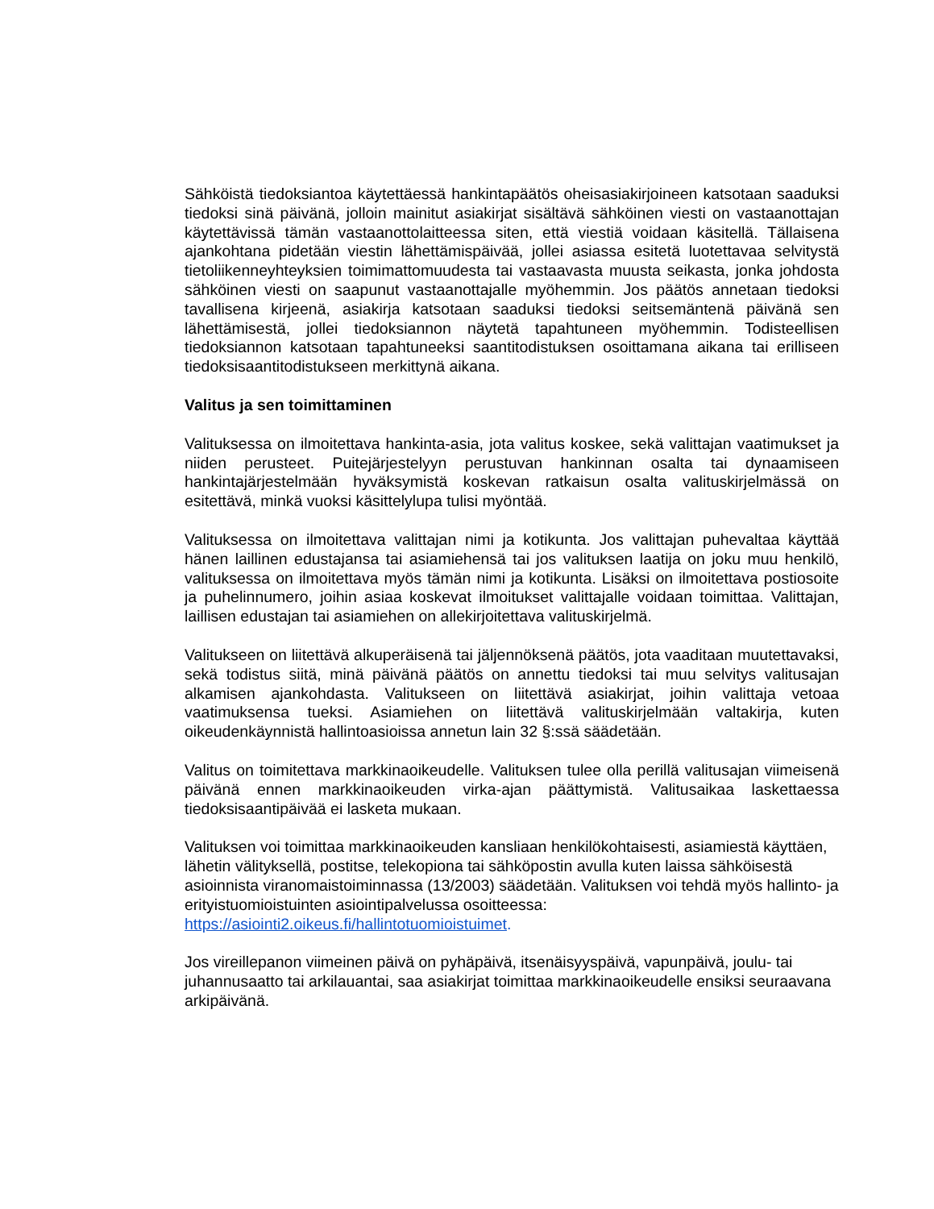Sähköistä tiedoksiantoa käytettäessä hankintapäätös oheisasiakirjoineen katsotaan saaduksi tiedoksi sinä päivänä, jolloin mainitut asiakirjat sisältävä sähköinen viesti on vastaanottajan käytettävissä tämän vastaanottolaitteessa siten, että viestiä voidaan käsitellä. Tällaisena ajankohtana pidetään viestin lähettämispäivää, jollei asiassa esitetä luotettavaa selvitystä tietoliikenneyhteyksien toimimattomuudesta tai vastaavasta muusta seikasta, jonka johdosta sähköinen viesti on saapunut vastaanottajalle myöhemmin. Jos päätös annetaan tiedoksi tavallisena kirjeenä, asiakirja katsotaan saaduksi tiedoksi seitsemäntenä päivänä sen lähettämisestä, jollei tiedoksiannon näytetä tapahtuneen myöhemmin. Todisteellisen tiedoksiannon katsotaan tapahtuneeksi saantitodistuksen osoittamana aikana tai erilliseen tiedoksisaantitodistukseen merkittynä aikana.
Valitus ja sen toimittaminen
Valituksessa on ilmoitettava hankinta-asia, jota valitus koskee, sekä valittajan vaatimukset ja niiden perusteet. Puitejärjestelyyn perustuvan hankinnan osalta tai dynaamiseen hankintajärjestelmään hyväksymistä koskevan ratkaisun osalta valituskirjelmässä on esitettävä, minkä vuoksi käsittelylupa tulisi myöntää.
Valituksessa on ilmoitettava valittajan nimi ja kotikunta. Jos valittajan puhevaltaa käyttää hänen laillinen edustajansa tai asiamiehensä tai jos valituksen laatija on joku muu henkilö, valituksessa on ilmoitettava myös tämän nimi ja kotikunta. Lisäksi on ilmoitettava postiosoite ja puhelinnumero, joihin asiaa koskevat ilmoitukset valittajalle voidaan toimittaa. Valittajan, laillisen edustajan tai asiamiehen on allekirjoitettava valituskirjelmä.
Valitukseen on liitettävä alkuperäisenä tai jäljennöksenä päätös, jota vaaditaan muutettavaksi, sekä todistus siitä, minä päivänä päätös on annettu tiedoksi tai muu selvitys valitusajan alkamisen ajankohdasta. Valitukseen on liitettävä asiakirjat, joihin valittaja vetoaa vaatimuksensa tueksi. Asiamiehen on liitettävä valituskirjelmään valtakirja, kuten oikeudenkäynnistä hallintoasioissa annetun lain 32 §:ssä säädetään.
Valitus on toimitettava markkinaoikeudelle. Valituksen tulee olla perillä valitusajan viimeisenä päivänä ennen markkinaoikeuden virka-ajan päättymistä. Valitusaikaa laskettaessa tiedoksisaantipäivää ei lasketa mukaan.
Valituksen voi toimittaa markkinaoikeuden kansliaan henkilökohtaisesti, asiamiestä käyttäen, lähetin välityksellä, postitse, telekopiona tai sähköpostin avulla kuten laissa sähköisestä asioinnista viranomaistoiminnassa (13/2003) säädetään. Valituksen voi tehdä myös hallinto- ja erityistuomioistuinten asiointipalvelussa osoitteessa: https://asiointi2.oikeus.fi/hallintotuomioistuimet.
Jos vireillepanon viimeinen päivä on pyhäpäivä, itsenäisyyspäivä, vapunpäivä, joulu- tai juhannusaatto tai arkilauantai, saa asiakirjat toimittaa markkinaoikeudelle ensiksi seuraavana arkipäivänä.